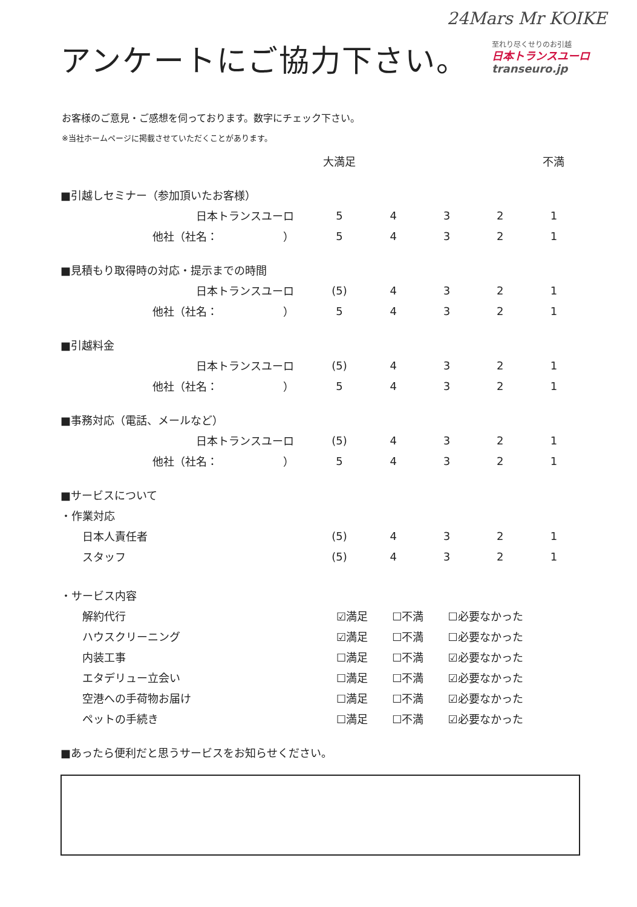24Mars Mr KOIKE
アンケートにご協力下さい。
至れり尽くせりのお引越
日本トランスユーロ
transeuro.jp
お客様のご意見・ご感想を伺っております。数字にチェック下さい。
※当社ホームページに掲載させていただくことがあります。
| | 大満足 | | | | 不満 |
| ■引越しセミナー（参加頂いたお客様） | | | | | |
| 日本トランスユーロ | 5 | 4 | 3 | 2 | 1 |
| 他社（社名： ） | 5 | 4 | 3 | 2 | 1 |
| ■見積もり取得時の対応・提示までの時間 | | | | | |
| 日本トランスユーロ | (5) | 4 | 3 | 2 | 1 |
| 他社（社名： ） | 5 | 4 | 3 | 2 | 1 |
| ■引越料金 | | | | | |
| 日本トランスユーロ | (5) | 4 | 3 | 2 | 1 |
| 他社（社名： ） | 5 | 4 | 3 | 2 | 1 |
| ■事務対応（電話、メールなど） | | | | | |
| 日本トランスユーロ | (5) | 4 | 3 | 2 | 1 |
| 他社（社名： ） | 5 | 4 | 3 | 2 | 1 |
| ■サービスについて | | | | | |
| ・作業対応 | | | | | |
| 日本人責任者 | (5) | 4 | 3 | 2 | 1 |
| スタッフ | (5) | 4 | 3 | 2 | 1 |
| ・サービス内容 | | | |
| 解約代行 | ☑満足 | ☐不満 | ☐必要なかった |
| ハウスクリーニング | ☑満足 | ☐不満 | ☐必要なかった |
| 内装工事 | ☐満足 | ☐不満 | ☑必要なかった |
| エタデリュー立会い | ☐満足 | ☐不満 | ☑必要なかった |
| 空港への手荷物お届け | ☐満足 | ☐不満 | ☑必要なかった |
| ペットの手続き | ☐満足 | ☐不満 | ☑必要なかった |
| ■あったら便利だと思うサービスをお知らせください。 | | | |